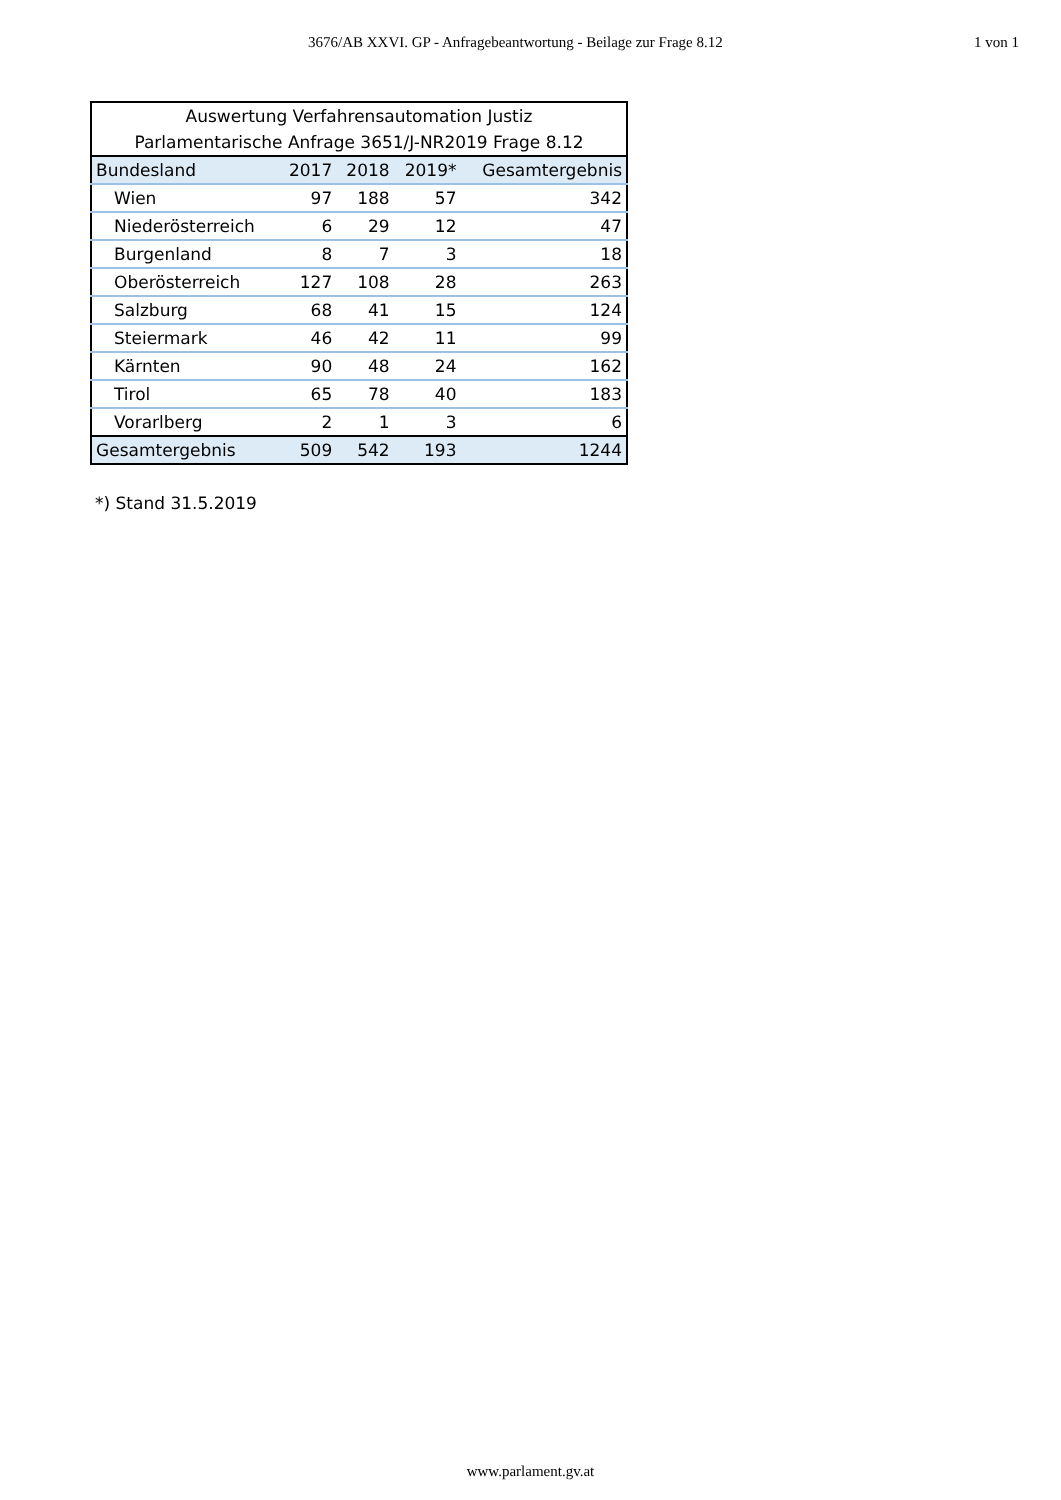3676/AB XXVI. GP - Anfragebeantwortung - Beilage zur Frage 8.12 1 von 1
| Auswertung Verfahrensautomation Justiz | | | | |
| Parlamentarische Anfrage 3651/J-NR2019 Frage 8.12 | | | | |
| Bundesland | 2017 | 2018 | 2019* | Gesamtergebnis |
| Wien | 97 | 188 | 57 | 342 |
| Niederösterreich | 6 | 29 | 12 | 47 |
| Burgenland | 8 | 7 | 3 | 18 |
| Oberösterreich | 127 | 108 | 28 | 263 |
| Salzburg | 68 | 41 | 15 | 124 |
| Steiermark | 46 | 42 | 11 | 99 |
| Kärnten | 90 | 48 | 24 | 162 |
| Tirol | 65 | 78 | 40 | 183 |
| Vorarlberg | 2 | 1 | 3 | 6 |
| Gesamtergebnis | 509 | 542 | 193 | 1244 |
*) Stand 31.5.2019
www.parlament.gv.at